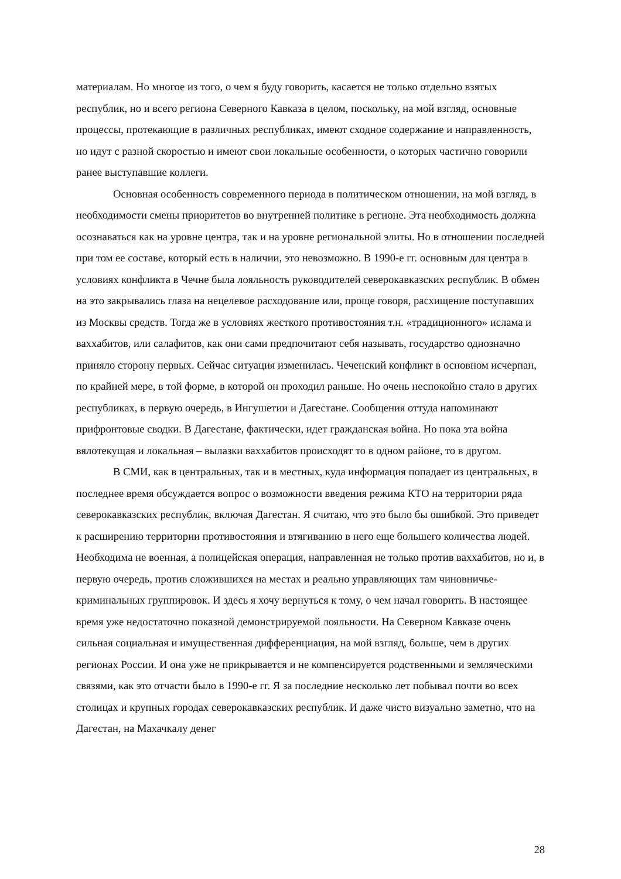материалам. Но многое из того, о чем я буду говорить, касается не только отдельно взятых республик, но и всего региона Северного Кавказа в целом, поскольку, на мой взгляд, основные процессы, протекающие в различных республиках, имеют сходное содержание и направленность, но идут с разной скоростью и имеют свои локальные особенности, о которых частично говорили ранее выступавшие коллеги.
Основная особенность современного периода в политическом отношении, на мой взгляд, в необходимости смены приоритетов во внутренней политике в регионе. Эта необходимость должна осознаваться как на уровне центра, так и на уровне регио­нальной элиты. Но в отношении последней при том ее составе, который есть в на­личии, это невозможно. В 1990-е гг. основным для центра в условиях конфликта в Чеч­не была лояльность руководителей северокавказских республик. В обмен на это закры­вались глаза на нецелевое расходование или, проще говоря, расхищение поступавших из Москвы средств. Тогда же в условиях жесткого противостояния т.н. «традиционно­го» ислама и ваххабитов, или салафитов, как они сами предпочитают себя называть, государство однозначно приняло сторону первых. Сейчас ситуация изменилась. Чечен­ский конфликт в основном исчерпан, по крайней мере, в той форме, в которой он про­ходил раньше. Но очень неспокойно стало в других республиках, в первую очередь, в Ингушетии и Дагестане. Сообщения оттуда напоминают прифронтовые сводки. В Да­гестане, фактически, идет гражданская война. Но пока эта война вялотекущая и ло­кальная – вылазки ваххабитов происходят то в одном районе, то в другом.
В СМИ, как в центральных, так и в местных, куда информация попадает из цен­тральных, в последнее время обсуждается вопрос о возможности введения режима КТО на территории ряда северокавказских республик, включая Дагестан. Я считаю, что это было бы ошибкой. Это приведет к расширению территории противостояния и втягиванию в него еще большего количества людей. Необходима не военная, а поли­цейская операция, направленная не только против ваххабитов, но и, в первую очередь, против сложившихся на местах и реально управляющих там чиновничье- криминаль­ных группировок. И здесь я хочу вернуться к тому, о чем начал говорить. В настоящее время уже недостаточно показной демонстрируемой лояльности. На Северном Кавказе очень сильная социальная и имущественная дифференциация, на мой взгляд, больше, чем в других регионах России. И она уже не прикрывается и не компенсируется родственными и земляческими связями, как это отчасти было в 1990-е гг. Я за послед­ние несколько лет побывал почти во всех столицах и крупных городах северокавказ­ских республик. И даже чисто визуально заметно, что на Дагестан, на Махачкалу денег
28